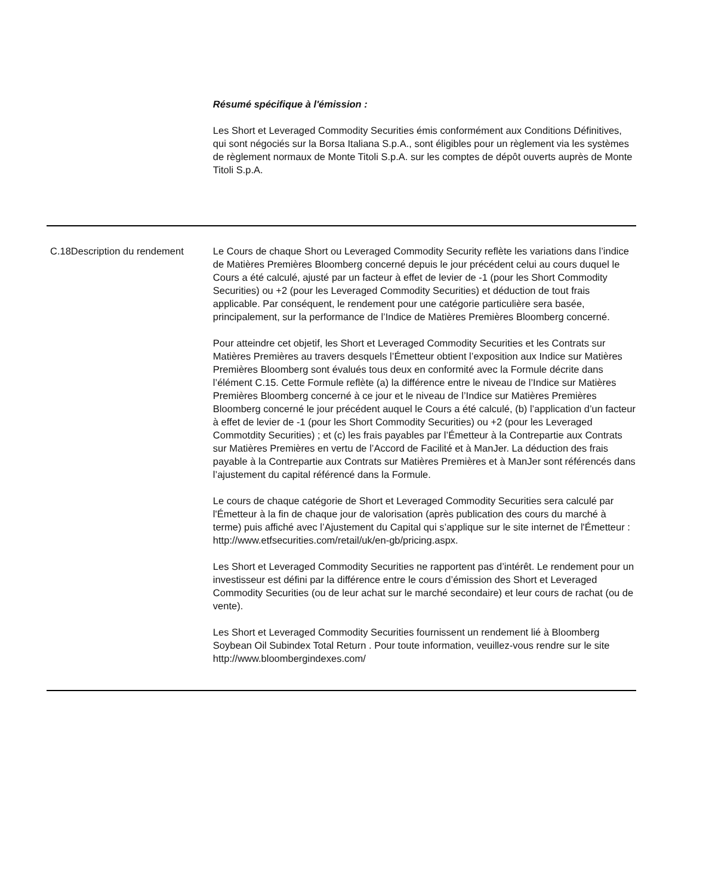| | | Résumé spécifique à l'émission : Les Short et Leveraged Commodity Securities émis conformément aux Conditions Définitives, qui sont négociés sur la Borsa Italiana S.p.A., sont éligibles pour un règlement via les systèmes de règlement normaux de Monte Titoli S.p.A. sur les comptes de dépôt ouverts auprès de Monte Titoli S.p.A. |
| C.18 | Description du rendement | Le Cours de chaque Short ou Leveraged Commodity Security reflète les variations dans l’indice de Matières Premières Bloomberg concerné depuis le jour précédent celui au cours duquel le Cours a été calculé, ajusté par un facteur à effet de levier de -1 (pour les Short Commodity Securities) ou +2 (pour les Leveraged Commodity Securities) et déduction de tout frais applicable. Par conséquent, le rendement pour une catégorie particulière sera basée, principalement, sur la performance de l’Indice de Matières Premières Bloomberg concerné. Pour atteindre cet objetif, les Short et Leveraged Commodity Securities et les Contrats sur Matières Premières au travers desquels l’Émetteur obtient l’exposition aux Indice sur Matières Premières Bloomberg sont évalués tous deux en conformité avec la Formule décrite dans l’élément C.15. Cette Formule reflète (a) la différence entre le niveau de l’Indice sur Matières Premières Bloomberg concerné à ce jour et le niveau de l’Indice sur Matières Premières Bloomberg concerné le jour précédent auquel le Cours a été calculé, (b) l’application d’un facteur à effet de levier de -1 (pour les Short Commodity Securities) ou +2 (pour les Leveraged Commotdity Securities) ; et (c) les frais payables par l’Émetteur à la Contrepartie aux Contrats sur Matières Premières en vertu de l’Accord de Facilité et à ManJer. La déduction des frais payable à la Contrepartie aux Contrats sur Matières Premières et à ManJer sont référencés dans l’ajustement du capital référencé dans la Formule. Le cours de chaque catégorie de Short et Leveraged Commodity Securities sera calculé par l'Émetteur à la fin de chaque jour de valorisation (après publication des cours du marché à terme) puis affiché avec l’Ajustement du Capital qui s’applique sur le site internet de l'Émetteur : http://www.etfsecurities.com/retail/uk/en-gb/pricing.aspx. Les Short et Leveraged Commodity Securities ne rapportent pas d’intérêt. Le rendement pour un investisseur est défini par la différence entre le cours d’émission des Short et Leveraged Commodity Securities (ou de leur achat sur le marché secondaire) et leur cours de rachat (ou de vente). Les Short et Leveraged Commodity Securities fournissent un rendement lié à Bloomberg Soybean Oil Subindex Total Return . Pour toute information, veuillez-vous rendre sur le site http://www.bloombergindexes.com/ |